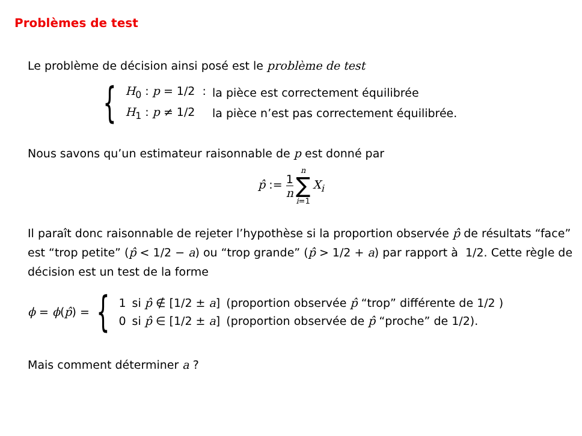Problèmes de test
Le problème de décision ainsi posé est le problème de test
{
| H<sub>0</sub> : p = 1/2 : | la pièce est correctement équilibrée |
| H<sub>1</sub> : p ≠ 1/2 | la pièce n’est pas correctement équilibrée. |
Nous savons qu’un estimateur raisonnable de p est donné par
p̂ := 1 n n ∑ i=1 X<sub>i</sub>
Il paraît donc raisonnable de rejeter l’hypothèse si la proportion observée p̂ de résultats “face” est “trop petite” (p̂ < 1/2 − a) ou “trop grande” (p̂ > 1/2 + a) par rapport à 1/2. Cette règle de décision est un test de la forme
ϕ = ϕ(p̂) = {
| 1 | si p̂ ∉ [1/2 ± a ] | (proportion observée p̂ “trop” différente de 1/2 ) |
| 0 | si p̂ ∈ [1/2 ± a ] | (proportion observée de p̂ “proche” de 1/2). |
Mais comment déterminer a ?